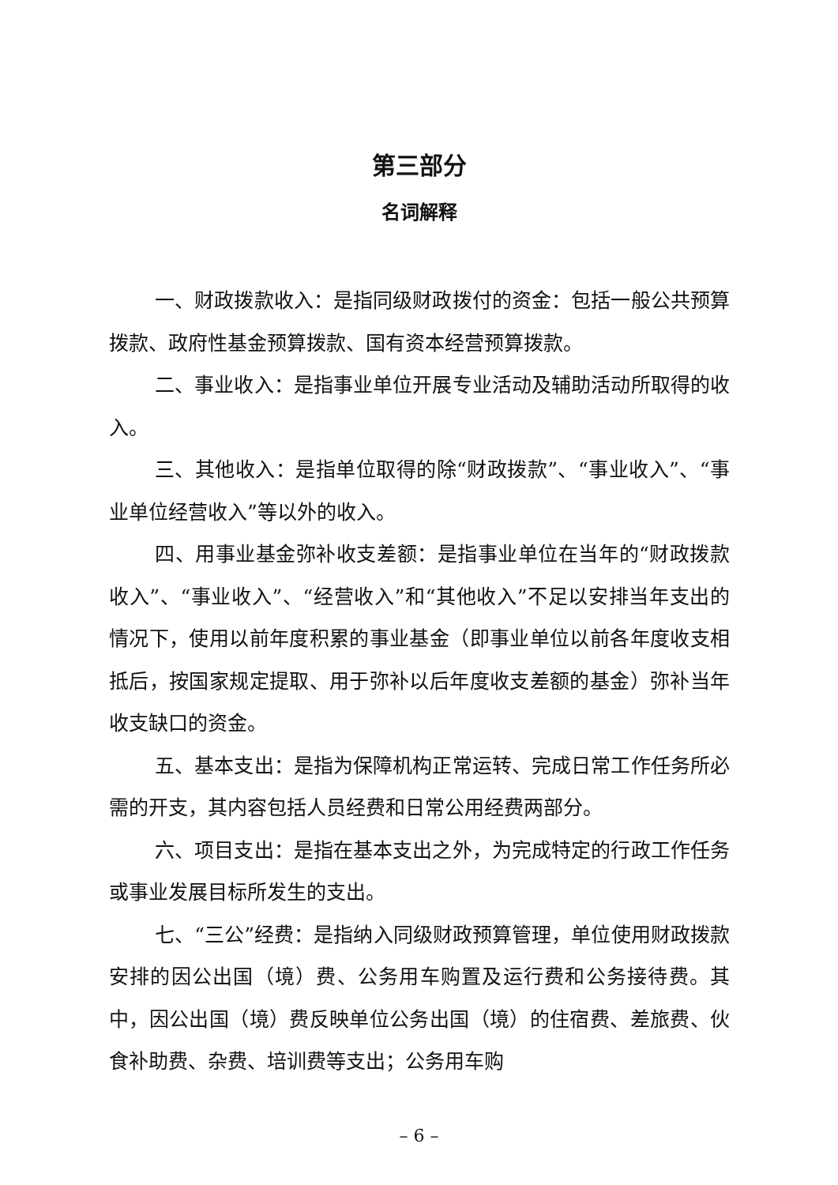第三部分
名词解释
一、财政拨款收入：是指同级财政拨付的资金：包括一般公共预算拨款、政府性基金预算拨款、国有资本经营预算拨款。
二、事业收入：是指事业单位开展专业活动及辅助活动所取得的收入。
三、其他收入：是指单位取得的除“财政拨款”、“事业收入”、“事业单位经营收入”等以外的收入。
四、用事业基金弥补收支差额：是指事业单位在当年的“财政拨款收入”、“事业收入”、“经营收入”和“其他收入”不足以安排当年支出的情况下，使用以前年度积累的事业基金（即事业单位以前各年度收支相抵后，按国家规定提取、用于弥补以后年度收支差额的基金）弥补当年收支缺口的资金。
五、基本支出：是指为保障机构正常运转、完成日常工作任务所必需的开支，其内容包括人员经费和日常公用经费两部分。
六、项目支出：是指在基本支出之外，为完成特定的行政工作任务或事业发展目标所发生的支出。
七、“三公”经费：是指纳入同级财政预算管理，单位使用财政拨款安排的因公出国（境）费、公务用车购置及运行费和公务接待费。其中，因公出国（境）费反映单位公务出国（境）的住宿费、差旅费、伙食补助费、杂费、培训费等支出；公务用车购
– 6 –